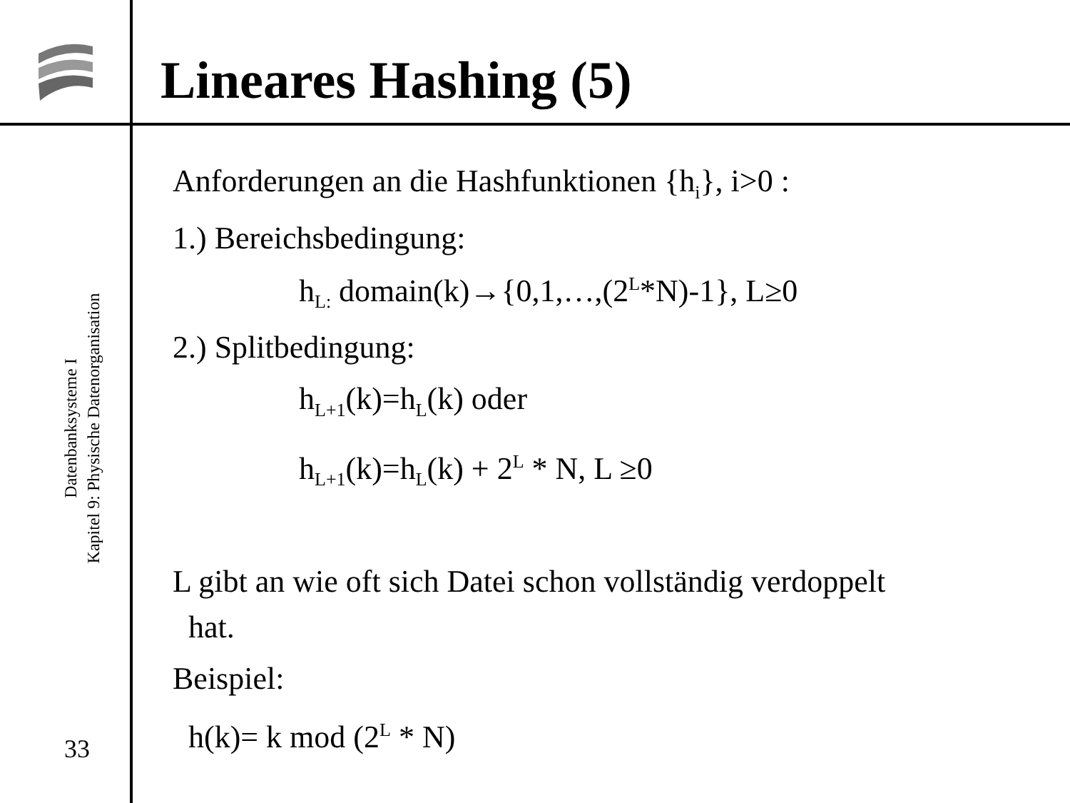Lineares Hashing (5)
Datenbanksysteme I
Kapitel 9: Physische Datenorganisation
33
Anforderungen an die Hashfunktionen {h<sub>i</sub>}, i>0 :
1.) Bereichsbedingung:
h<sub>L:</sub> domain(k)→{0,1,…,(2<sup>L</sup>*N)-1}, L≥0
2.) Splitbedingung:
h<sub>L+1</sub>(k)=h<sub>L</sub>(k) oder
h<sub>L+1</sub>(k)=h<sub>L</sub>(k) + 2<sup>L</sup> * N, L ≥0
L gibt an wie oft sich Datei schon vollständig verdoppelt
hat.
Beispiel:
h(k)= k mod (2<sup>L</sup> * N)